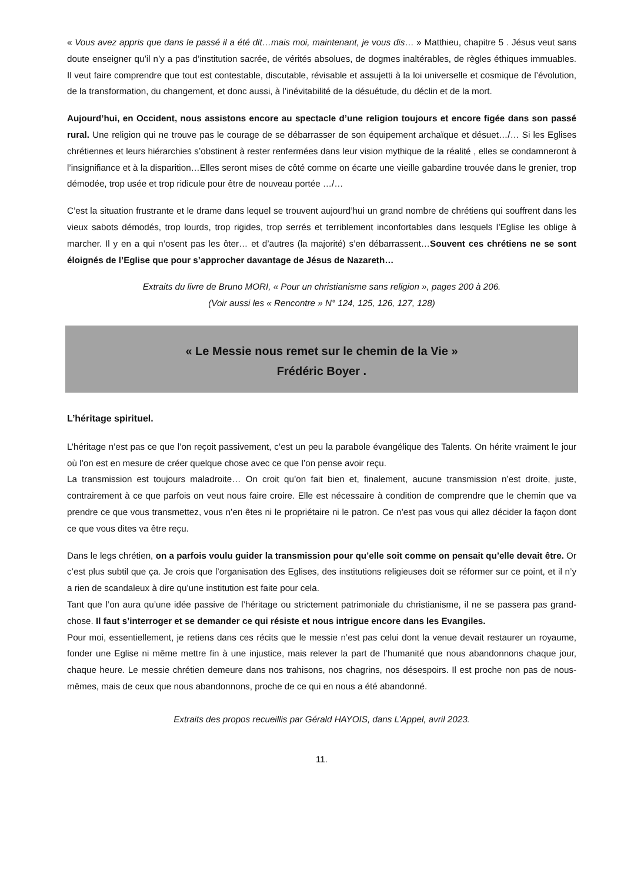« Vous avez appris que dans le passé il a été dit…mais moi, maintenant, je vous dis… » Matthieu, chapitre 5 . Jésus veut sans doute enseigner qu’il n’y a pas d’institution sacrée, de vérités absolues, de dogmes inaltérables, de règles éthiques immuables. Il veut faire comprendre que tout est contestable, discutable, révisable et assujetti à la loi universelle et cosmique de l’évolution, de la transformation, du changement, et donc aussi, à l’inévitabilité de la désuétude, du déclin et de la mort.
Aujourd’hui, en Occident, nous assistons encore au spectacle d’une religion toujours et encore figée dans son passé rural. Une religion qui ne trouve pas le courage de se débarrasser de son équipement archaïque et désuet…/… Si les Eglises chrétiennes et leurs hiérarchies s’obstinent à rester renfermées dans leur vision mythique de la réalité , elles se condamneront à l’insignifiance et à la disparition…Elles seront mises de côté comme on écarte une vieille gabardine trouvée dans le grenier, trop démodée, trop usée et trop ridicule pour être de nouveau portée …/…
C’est la situation frustrante et le drame dans lequel se trouvent aujourd’hui un grand nombre de chrétiens qui souffrent dans les vieux sabots démodés, trop lourds, trop rigides, trop serrés et terriblement inconfortables dans lesquels l’Eglise les oblige à marcher. Il y en a qui n’osent pas les ôter… et d’autres (la majorité) s’en débarrassent…Souvent ces chrétiens ne se sont éloignés de l’Eglise que pour s’approcher davantage de Jésus de Nazareth…
Extraits du livre de Bruno MORI, « Pour un christianisme sans religion », pages 200 à 206.
(Voir aussi les « Rencontre » N° 124, 125, 126, 127, 128)
« Le Messie nous remet sur le chemin de la Vie »
Frédéric Boyer .
L’héritage spirituel.
L’héritage n’est pas ce que l’on reçoit passivement, c’est un peu la parabole évangélique des Talents. On hérite vraiment le jour où l’on est en mesure de créer quelque chose avec ce que l’on pense avoir reçu.
La transmission est toujours maladroite… On croit qu’on fait bien et, finalement, aucune transmission n’est droite, juste, contrairement à ce que parfois on veut nous faire croire. Elle est nécessaire à condition de comprendre que le chemin que va prendre ce que vous transmettez, vous n’en êtes ni le propriétaire ni le patron. Ce n’est pas vous qui allez décider la façon dont ce que vous dites va être reçu.
Dans le legs chrétien, on a parfois voulu guider la transmission pour qu’elle soit comme on pensait qu’elle devait être. Or c’est plus subtil que ça. Je crois que l’organisation des Eglises, des institutions religieuses doit se réformer sur ce point, et il n’y a rien de scandaleux à dire qu’une institution est faite pour cela.
Tant que l’on aura qu’une idée passive de l’héritage ou strictement patrimoniale du christianisme, il ne se passera pas grand-chose. Il faut s’interroger et se demander ce qui résiste et nous intrigue encore dans les Evangiles.
Pour moi, essentiellement, je retiens dans ces récits que le messie n’est pas celui dont la venue devait restaurer un royaume, fonder une Eglise ni même mettre fin à une injustice, mais relever la part de l’humanité que nous abandonnons chaque jour, chaque heure. Le messie chrétien demeure dans nos trahisons, nos chagrins, nos désespoirs. Il est proche non pas de nous-mêmes, mais de ceux que nous abandonnons, proche de ce qui en nous a été abandonné.
Extraits des propos recueillis par Gérald HAYOIS, dans L’Appel, avril 2023.
11.